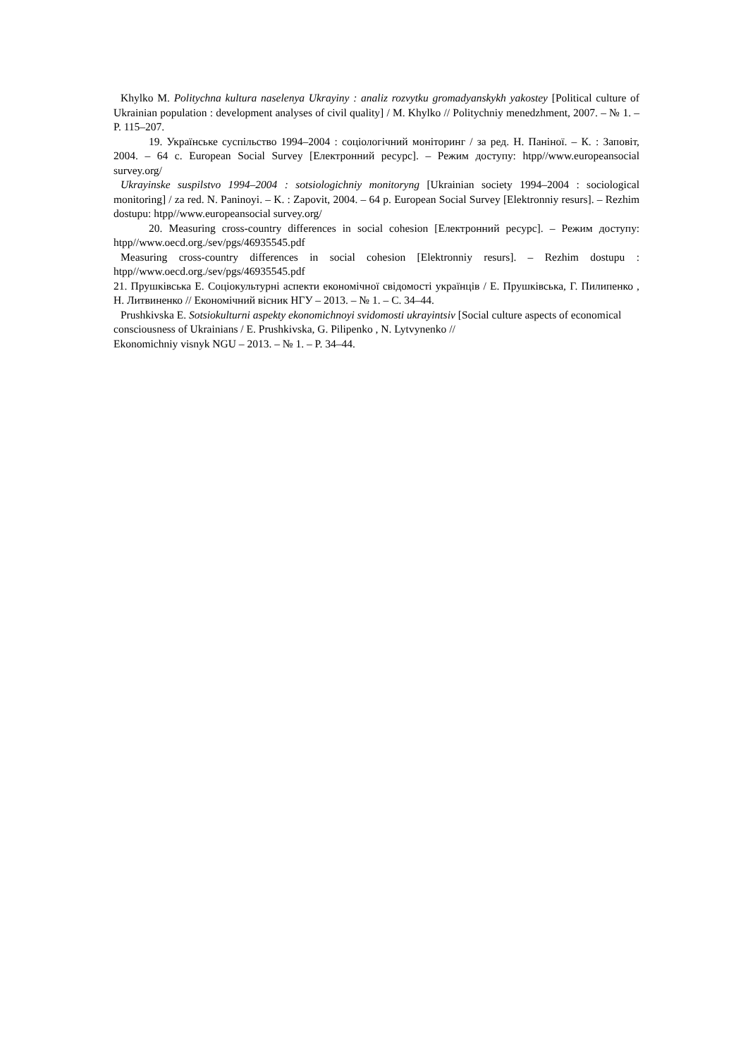Khylko M. Politychna kultura naselenya Ukrayiny : analiz rozvytku gromadyanskykh yakostey [Political culture of Ukrainian population : development analyses of civil quality] / M. Khylko // Politychniy menedzhment, 2007. – № 1. – P. 115–207.
19. Українське суспільство 1994–2004 : соціологічний моніторинг / за ред. Н. Паніної. – К. : Заповіт, 2004. – 64 с. European Social Survey [Електронний ресурс]. – Режим доступу: htpp//www.europeansocial survey.org/
Ukrayinske suspilstvo 1994–2004 : sotsiologichniy monitoryng [Ukrainian society 1994–2004 : sociological monitoring] / za red. N. Paninoyi. – K. : Zapovit, 2004. – 64 p. European Social Survey [Elektronniy resurs]. – Rezhim dostupu: htpp//www.europeansocial survey.org/
20. Measuring cross-country differences in social cohesion [Електронний ресурс]. – Режим доступу: htpp//www.oecd.org./sev/pgs/46935545.pdf
Measuring cross-country differences in social cohesion [Elektronniy resurs]. – Rezhim dostupu : htpp//www.oecd.org./sev/pgs/46935545.pdf
21. Прушківська Е. Соціокультурні аспекти економічної свідомості українців / Е. Прушківська, Г. Пилипенко , Н. Литвиненко // Економічний вісник НГУ – 2013. – № 1. – С. 34–44.
Prushkivska E. Sotsiokulturni aspekty ekonomichnoyi svidomosti ukrayintsiv [Social culture aspects of economical consciousness of Ukrainians / E. Prushkivska, G. Pilipenko , N. Lytvynenko //
Ekonomichniy visnyk NGU – 2013. – № 1. – P. 34–44.